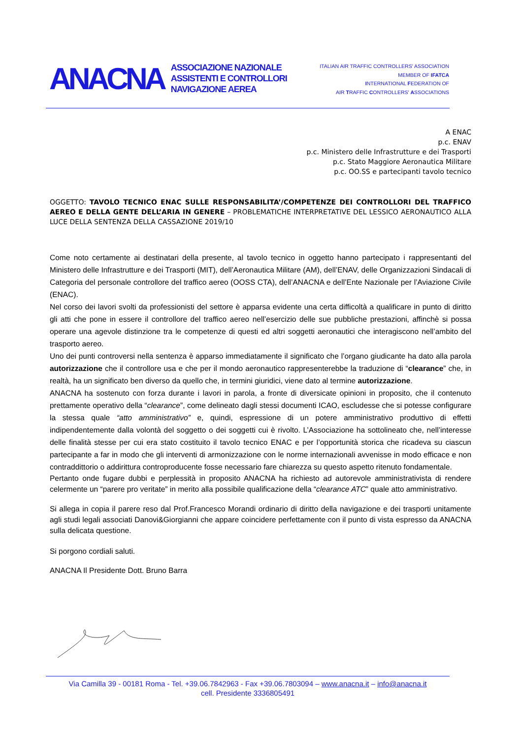ANACNA
ASSOCIAZIONE NAZIONALE
ASSISTENTI E CONTROLLORI
NAVIGAZIONE AEREA
ITALIAN AIR TRAFFIC CONTROLLERS' ASSOCIATION
MEMBER OF IFATCA
INTERNATIONAL FEDERATION OF
AIR TRAFFIC CONTROLLERS' ASSOCIATIONS
A ENAC
p.c. ENAV
p.c. Ministero delle Infrastrutture e dei Trasporti
p.c. Stato Maggiore Aeronautica Militare
p.c. OO.SS e partecipanti tavolo tecnico
OGGETTO: TAVOLO TECNICO ENAC SULLE RESPONSABILITA’/COMPETENZE DEI CONTROLLORI DEL TRAFFICO AEREO E DELLA GENTE DELL’ARIA IN GENERE – PROBLEMATICHE INTERPRETATIVE DEL LESSICO AERONAUTICO ALLA LUCE DELLA SENTENZA DELLA CASSAZIONE 2019/10
Come noto certamente ai destinatari della presente, al tavolo tecnico in oggetto hanno partecipato i rappresentanti del Ministero delle Infrastrutture e dei Trasporti (MIT), dell’Aeronautica Militare (AM), dell’ENAV, delle Organizzazioni Sindacali di Categoria del personale controllore del traffico aereo (OOSS CTA), dell’ANACNA e dell’Ente Nazionale per l’Aviazione Civile (ENAC).
Nel corso dei lavori svolti da professionisti del settore è apparsa evidente una certa difficoltà a qualificare in punto di diritto gli atti che pone in essere il controllore del traffico aereo nell’esercizio delle sue pubbliche prestazioni, affinchè si possa operare una agevole distinzione tra le competenze di questi ed altri soggetti aeronautici che interagiscono nell’ambito del trasporto aereo.
Uno dei punti controversi nella sentenza è apparso immediatamente il significato che l’organo giudicante ha dato alla parola autorizzazione che il controllore usa e che per il mondo aeronautico rappresenterebbe la traduzione di “clearance” che, in realtà, ha un significato ben diverso da quello che, in termini giuridici, viene dato al termine autorizzazione.
ANACNA ha sostenuto con forza durante i lavori in parola, a fronte di diversicate opinioni in proposito, che il contenuto prettamente operativo della “clearance”, come delineato dagli stessi documenti ICAO, escludesse che si potesse configurare la stessa quale “atto amministrativo” e, quindi, espressione di un potere amministrativo produttivo di effetti indipendentemente dalla volontà del soggetto o dei soggetti cui è rivolto. L’Associazione ha sottolineato che, nell’interesse delle finalità stesse per cui era stato costituito il tavolo tecnico ENAC e per l’opportunità storica che ricadeva su ciascun partecipante a far in modo che gli interventi di armonizzazione con le norme internazionali avvenisse in modo efficace e non contraddittorio o addirittura controproducente fosse necessario fare chiarezza su questo aspetto ritenuto fondamentale.
Pertanto onde fugare dubbi e perplessità in proposito ANACNA ha richiesto ad autorevole amministrativista di rendere celermente un “parere pro veritate” in merito alla possibile qualificazione della “clearance ATC” quale atto amministrativo.
Si allega in copia il parere reso dal Prof.Francesco Morandi ordinario di diritto della navigazione e dei trasporti unitamente agli studi legali associati Danovi&Giorgianni che appare coincidere perfettamente con il punto di vista espresso da ANACNA sulla delicata questione.
Si porgono cordiali saluti.
ANACNA Il Presidente Dott. Bruno Barra
Via Camilla 39 - 00181 Roma - Tel. +39.06.7842963 - Fax +39.06.7803094 – www.anacna.it – info@anacna.it
cell. Presidente 3336805491